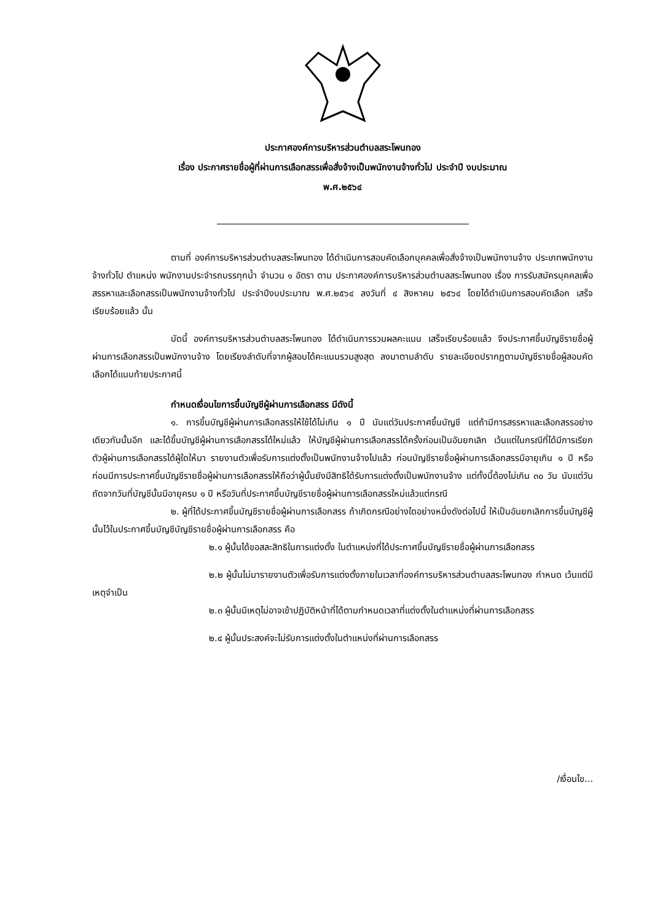ประกาศองค์การบริหารส่วนตำบลสระโพนทอง
เรื่อง ประกาศรายชื่อผู้ที่ผ่านการเลือกสรรเพื่อสั่งจ้างเป็นพนักงานจ้างทั่วไป ประจำปี งบประมาณ
พ.ศ.๒๕๖๔
ตามที่ องค์การบริหารส่วนตำบลสระโพนทอง ได้ดำเนินการสอบคัดเลือกบุคคลเพื่อสั่งจ้างเป็นพนักงานจ้าง ประเภทพนักงานจ้างทั่วไป ตำแหน่ง พนักงานประจำรถบรรทุกน้ำ จำนวน ๑ อัตรา ตาม ประกาศองค์การบริหารส่วนตำบลสระโพนทอง เรื่อง การรับสมัครบุคคลเพื่อสรรหาและเลือกสรรเป็นพนักงานจ้างทั่วไป ประจำปีงบประมาณ พ.ศ.๒๕๖๔ ลงวันที่ ๔ สิงหาคม ๒๕๖๔ โดยได้ดำเนินการสอบคัดเลือก เสร็จเรียบร้อยแล้ว นั้น
บัดนี้ องค์การบริหารส่วนตำบลสระโพนทอง ได้ดำเนินการรวมผลคะแนน เสร็จเรียบร้อยแล้ว จึงประกาศขึ้นบัญชีรายชื่อผู้ผ่านการเลือกสรรเป็นพนักงานจ้าง โดยเรียงลำดับที่จากผู้สอบได้คะแนนรวมสูงสุด ลงมาตามลำดับ รายละเอียดปรากฏตามบัญชีรายชื่อผู้สอบคัดเลือกได้แนบท้ายประกาศนี้
กำหนดเงื่อนไขการขึ้นบัญชีผู้ผ่านการเลือกสรร มีดังนี้
๑. การขึ้นบัญชีผู้ผ่านการเลือกสรรให้ใช้ได้ไม่เกิน ๑ ปี นับแต่วันประกาศขึ้นบัญชี แต่ถ้ามีการสรรหาและเลือกสรรอย่างเดียวกันนั้นอีก และได้ขึ้นบัญชีผู้ผ่านการเลือกสรรได้ใหม่แล้ว ให้บัญชีผู้ผ่านการเลือกสรรได้ครั้งก่อนเป็นอันยกเลิก เว้นแต่ในกรณีที่ได้มีการเรียกตัวผู้ผ่านการเลือกสรรได้ผู้ใดให้มา รายงานตัวเพื่อรับการแต่งตั้งเป็นพนักงานจ้างไปแล้ว ก่อนบัญชีรายชื่อผู้ผ่านการเลือกสรรมีอายุเกิน ๑ ปี หรือก่อนมีการประกาศขึ้นบัญชีรายชื่อผู้ผ่านการเลือกสรรให้ถือว่าผู้นั้นยังมีสิทธิได้รับการแต่งตั้งเป็นพนักงานจ้าง แต่ทั้งนี้ต้องไม่เกิน ๓๐ วัน นับแต่วันถัดจากวันที่บัญชีนั้นมีอายุครบ ๑ ปี หรือวันที่ประกาศขึ้นบัญชีรายชื่อผู้ผ่านการเลือกสรรใหม่แล้วแต่กรณี
๒. ผู้ที่ได้ประกาศขึ้นบัญชีรายชื่อผู้ผ่านการเลือกสรร ถ้าเกิดกรณีอย่างใดอย่างหนึ่งดังต่อไปนี้ ให้เป็นอันยกเลิกการขึ้นบัญชีผู้นั้นไว้ในประกาศขึ้นบัญชีบัญชีรายชื่อผู้ผ่านการเลือกสรร คือ
๒.๑ ผู้นั้นได้ขอสละสิทธิในการแต่งตั้ง ในตำแหน่งที่ได้ประกาศขึ้นบัญชีรายชื่อผู้ผ่านการเลือกสรร
๒.๒ ผู้นั้นไม่มารายงานตัวเพื่อรับการแต่งตั้งภายในเวลาที่องค์การบริหารส่วนตำบลสระโพนทอง กำหนด เว้นแต่มีเหตุจำเป็น
๒.๓ ผู้นั้นมีเหตุไม่อาจเข้าปฏิบัติหน้าที่ได้ตามกำหนดเวลาที่แต่งตั้งในตำแหน่งที่ผ่านการเลือกสรร
๒.๔ ผู้นั้นประสงค์จะไม่รับการแต่งตั้งในตำแหน่งที่ผ่านการเลือกสรร
/เงื่อนไข...